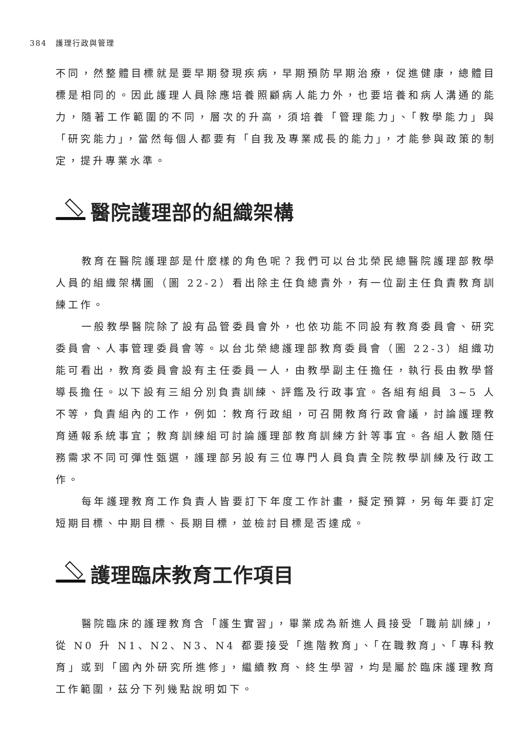384　護理行政與管理
不同，然整體目標就是要早期發現疾病，早期預防早期治療，促進健康，總體目標是相同的。因此護理人員除應培養照顧病人能力外，也要培養和病人溝通的能力，隨著工作範圍的不同，層次的升高，須培養「管理能力」、「教學能力」與「研究能力」，當然每個人都要有「自我及專業成長的能力」，才能參與政策的制定，提升專業水準。
醫院護理部的組織架構
教育在醫院護理部是什麼樣的角色呢？我們可以台北榮民總醫院護理部教學人員的組織架構圖（圖 22-2）看出除主任負總責外，有一位副主任負責教育訓練工作。
一般教學醫院除了設有品管委員會外，也依功能不同設有教育委員會、研究委員會、人事管理委員會等。以台北榮總護理部教育委員會（圖 22-3）組織功能可看出，教育委員會設有主任委員一人，由教學副主任擔任，執行長由教學督導長擔任。以下設有三組分別負責訓練、評鑑及行政事宜。各組有組員 3~5 人不等，負責組內的工作，例如：教育行政組，可召開教育行政會議，討論護理教育通報系統事宜；教育訓練組可討論護理部教育訓練方針等事宜。各組人數隨任務需求不同可彈性甄選，護理部另設有三位專門人員負責全院教學訓練及行政工作。
每年護理教育工作負責人皆要訂下年度工作計畫，擬定預算，另每年要訂定短期目標、中期目標、長期目標，並檢討目標是否達成。
護理臨床教育工作項目
醫院臨床的護理教育含「護生實習」，畢業成為新進人員接受「職前訓練」，從 N0 升 N1、N2、N3、N4 都要接受「進階教育」、「在職教育」、「專科教育」或到「國內外研究所進修」，繼續教育、終生學習，均是屬於臨床護理教育工作範圍，茲分下列幾點說明如下。